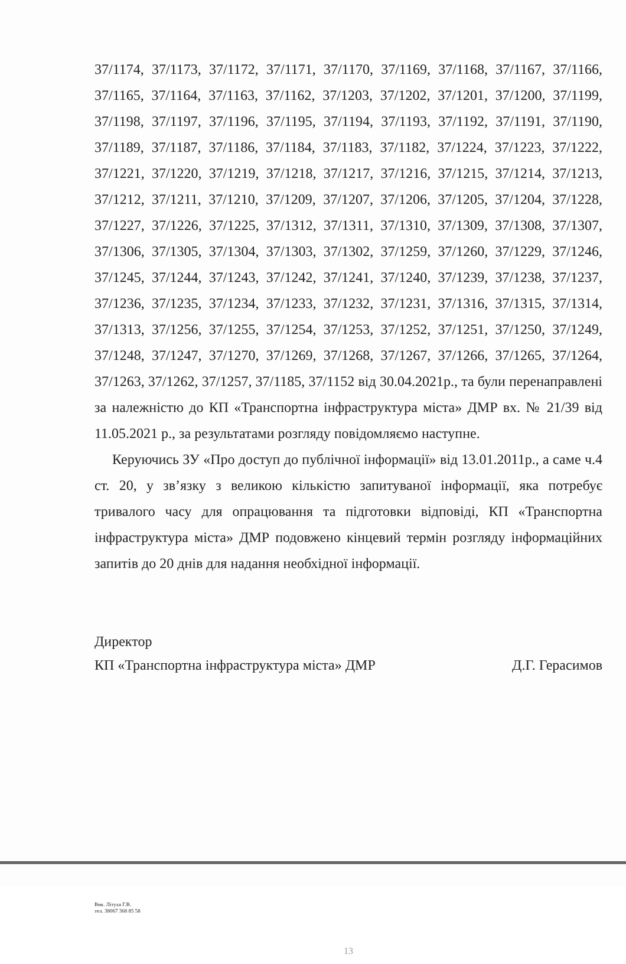37/1174, 37/1173, 37/1172, 37/1171, 37/1170, 37/1169, 37/1168, 37/1167, 37/1166, 37/1165, 37/1164, 37/1163, 37/1162, 37/1203, 37/1202, 37/1201, 37/1200, 37/1199, 37/1198, 37/1197, 37/1196, 37/1195, 37/1194, 37/1193, 37/1192, 37/1191, 37/1190, 37/1189, 37/1187, 37/1186, 37/1184, 37/1183, 37/1182, 37/1224, 37/1223, 37/1222, 37/1221, 37/1220, 37/1219, 37/1218, 37/1217, 37/1216, 37/1215, 37/1214, 37/1213, 37/1212, 37/1211, 37/1210, 37/1209, 37/1207, 37/1206, 37/1205, 37/1204, 37/1228, 37/1227, 37/1226, 37/1225, 37/1312, 37/1311, 37/1310, 37/1309, 37/1308, 37/1307, 37/1306, 37/1305, 37/1304, 37/1303, 37/1302, 37/1259, 37/1260, 37/1229, 37/1246, 37/1245, 37/1244, 37/1243, 37/1242, 37/1241, 37/1240, 37/1239, 37/1238, 37/1237, 37/1236, 37/1235, 37/1234, 37/1233, 37/1232, 37/1231, 37/1316, 37/1315, 37/1314, 37/1313, 37/1256, 37/1255, 37/1254, 37/1253, 37/1252, 37/1251, 37/1250, 37/1249, 37/1248, 37/1247, 37/1270, 37/1269, 37/1268, 37/1267, 37/1266, 37/1265, 37/1264, 37/1263, 37/1262, 37/1257, 37/1185, 37/1152 від 30.04.2021р., та були перенаправлені за належністю до КП «Транспортна інфраструктура міста» ДМР вх. № 21/39 від 11.05.2021 р., за результатами розгляду повідомляємо наступне.
Керуючись ЗУ «Про доступ до публічної інформації» від 13.01.2011р., а саме ч.4 ст. 20, у зв’язку з великою кількістю запитуваної інформації, яка потребує тривалого часу для опрацювання та підготовки відповіді, КП «Транспортна інфраструктура міста» ДМР подовжено кінцевий термін розгляду інформаційних запитів до 20 днів для надання необхідної інформації.
Директор
КП «Транспортна інфраструктура міста» ДМР Д.Г. Герасимов
Вик. Літуха Г.В.
тел. 38067 368 85 58
13